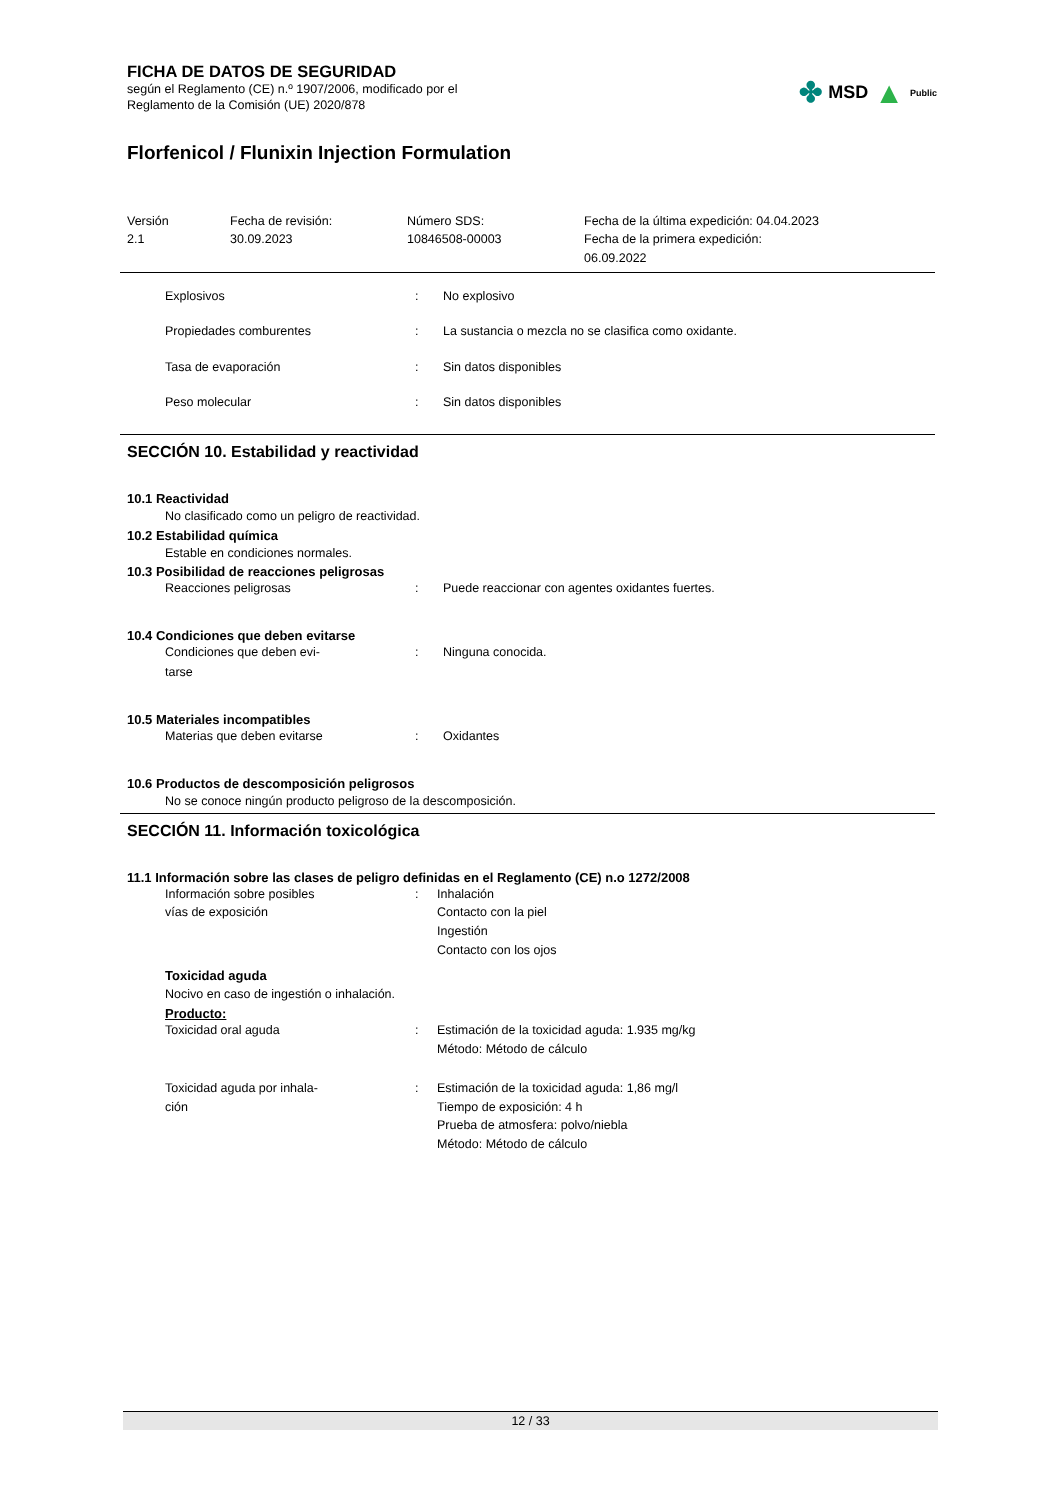FICHA DE DATOS DE SEGURIDAD
según el Reglamento (CE) n.º 1907/2006, modificado por el
Reglamento de la Comisión (UE) 2020/878
✤ MSD ▲ Public
Florfenicol / Flunixin Injection Formulation
Versión
2.1
Fecha de revisión:
30.09.2023
Número SDS:
10846508-00003
Fecha de la última expedición: 04.04.2023
Fecha de la primera expedición:
06.09.2022
Explosivos : No explosivo
Propiedades comburentes : La sustancia o mezcla no se clasifica como oxidante.
Tasa de evaporación : Sin datos disponibles
Peso molecular : Sin datos disponibles
SECCIÓN 10. Estabilidad y reactividad
10.1 Reactividad
No clasificado como un peligro de reactividad.
10.2 Estabilidad química
Estable en condiciones normales.
10.3 Posibilidad de reacciones peligrosas
Reacciones peligrosas : Puede reaccionar con agentes oxidantes fuertes.
10.4 Condiciones que deben evitarse
Condiciones que deben evi-
tarse
: Ninguna conocida.
10.5 Materiales incompatibles
Materias que deben evitarse : Oxidantes
10.6 Productos de descomposición peligrosos
No se conoce ningún producto peligroso de la descomposición.
SECCIÓN 11. Información toxicológica
11.1 Información sobre las clases de peligro definidas en el Reglamento (CE) n.o 1272/2008
Información sobre posibles
vías de exposición
: Inhalación
Contacto con la piel
Ingestión
Contacto con los ojos
Toxicidad aguda
Nocivo en caso de ingestión o inhalación.
Producto:
Toxicidad oral aguda : Estimación de la toxicidad aguda: 1.935 mg/kg
Método: Método de cálculo
Toxicidad aguda por inhala-
ción
: Estimación de la toxicidad aguda: 1,86 mg/l
Tiempo de exposición: 4 h
Prueba de atmosfera: polvo/niebla
Método: Método de cálculo
12 / 33